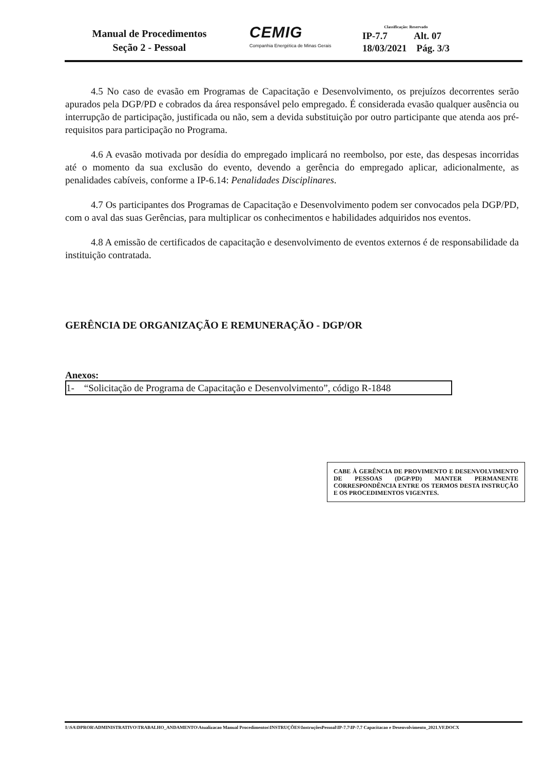Manual de Procedimentos
Seção 2 - Pessoal
CEMIG
Companhia Energética de Minas Gerais
Classificação: Reservado
IP-7.7 Alt. 07
18/03/2021 Pág. 3/3
4.5 No caso de evasão em Programas de Capacitação e Desenvolvimento, os prejuízos decorrentes serão apurados pela DGP/PD e cobrados da área responsável pelo empregado. É considerada evasão qualquer ausência ou interrupção de participação, justificada ou não, sem a devida substituição por outro participante que atenda aos pré-requisitos para participação no Programa.
4.6 A evasão motivada por desídia do empregado implicará no reembolso, por este, das despesas incorridas até o momento da sua exclusão do evento, devendo a gerência do empregado aplicar, adicionalmente, as penalidades cabíveis, conforme a IP-6.14: Penalidades Disciplinares.
4.7 Os participantes dos Programas de Capacitação e Desenvolvimento podem ser convocados pela DGP/PD, com o aval das suas Gerências, para multiplicar os conhecimentos e habilidades adquiridos nos eventos.
4.8 A emissão de certificados de capacitação e desenvolvimento de eventos externos é de responsabilidade da instituição contratada.
GERÊNCIA DE ORGANIZAÇÃO E REMUNERAÇÃO - DGP/OR
Anexos:
1- “Solicitação de Programa de Capacitação e Desenvolvimento”, código R-1848
CABE À GERÊNCIA DE PROVIMENTO E DESENVOLVIMENTO DE PESSOAS (DGP/PD) MANTER PERMANENTE CORRESPONDÊNCIA ENTRE OS TERMOS DESTA INSTRUÇÃO E OS PROCEDIMENTOS VIGENTES.
I:\SA\DPROR\ADMINISTRATIVO\TRABALHO_ANDAMENTO\Atualizacao Manual Procedimentos\INSTRUÇÕES\InstruçõesPessoal\IP-7.7\IP-7.7 Capacitacao e Desenvolvimento_2021.VF.DOCX